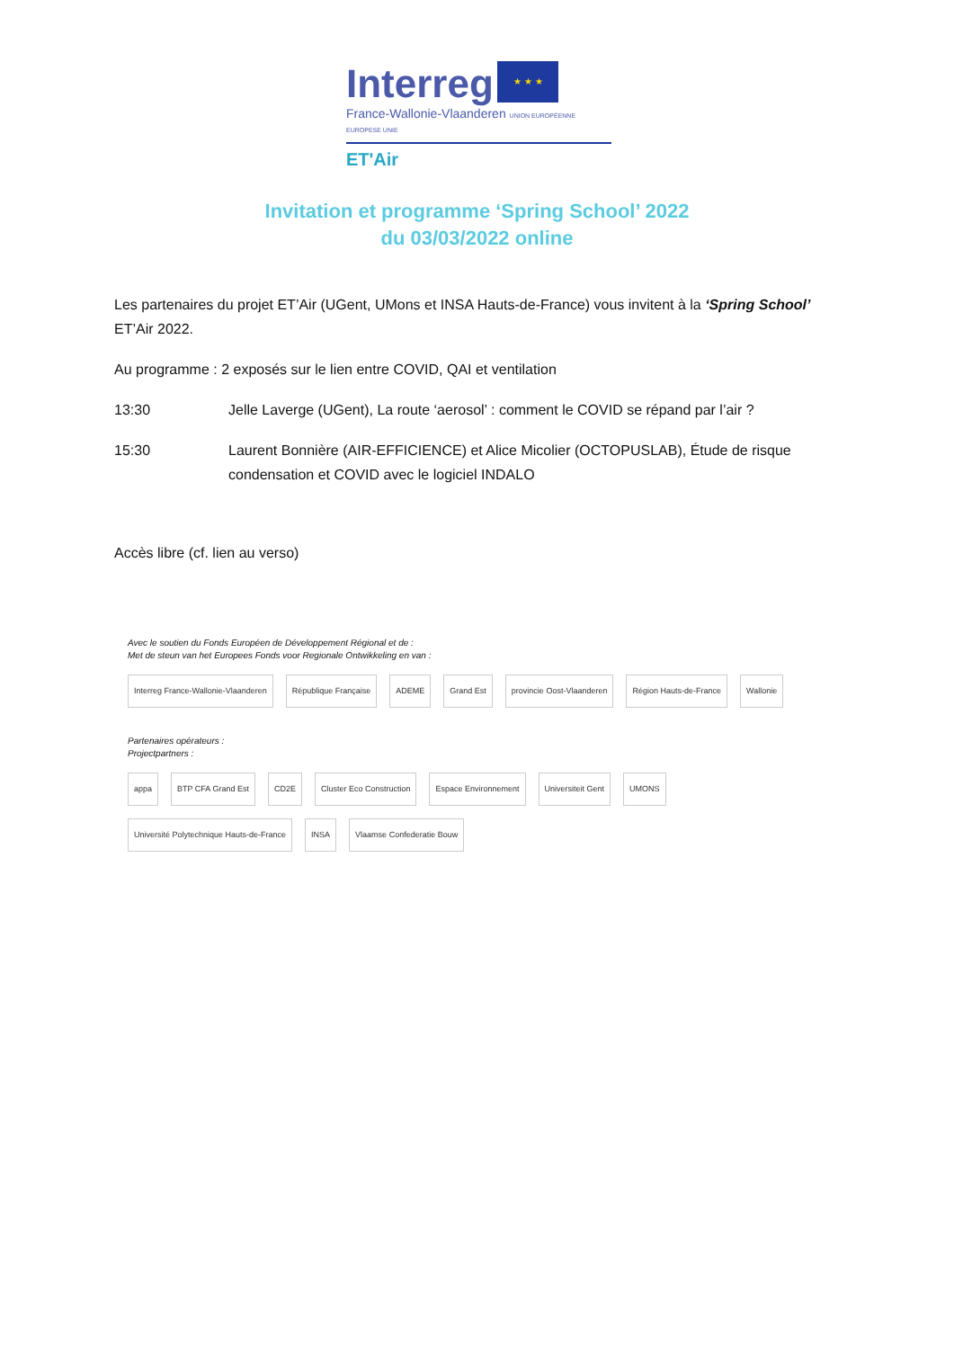Interreg
★ ★ ★
France-Wallonie-Vlaanderen UNION EUROPÉENNE EUROPESE UNIE
ET'Air
Invitation et programme ‘Spring School’ 2022
du 03/03/2022 online
Les partenaires du projet ET’Air (UGent, UMons et INSA Hauts-de-France) vous invitent à la ‘Spring School’ ET’Air 2022.
Au programme : 2 exposés sur le lien entre COVID, QAI et ventilation
13:30 Jelle Laverge (UGent), La route ‘aerosol’ : comment le COVID se répand par l’air ?
15:30 Laurent Bonnière (AIR-EFFICIENCE) et Alice Micolier (OCTOPUSLAB), Étude de risque condensation et COVID avec le logiciel INDALO
Accès libre (cf. lien au verso)
Avec le soutien du Fonds Européen de Développement Régional et de :
Met de steun van het Europees Fonds voor Regionale Ontwikkeling en van :
Interreg France-Wallonie-Vlaanderen République Française ADEME Grand Est provincie Oost-Vlaanderen Région Hauts-de-France Wallonie
Partenaires opérateurs :
Projectpartners :
appa BTP CFA Grand Est CD2E Cluster Eco Construction Espace Environnement Universiteit Gent UMONS Université Polytechnique Hauts-de-France INSA Vlaamse Confederatie Bouw